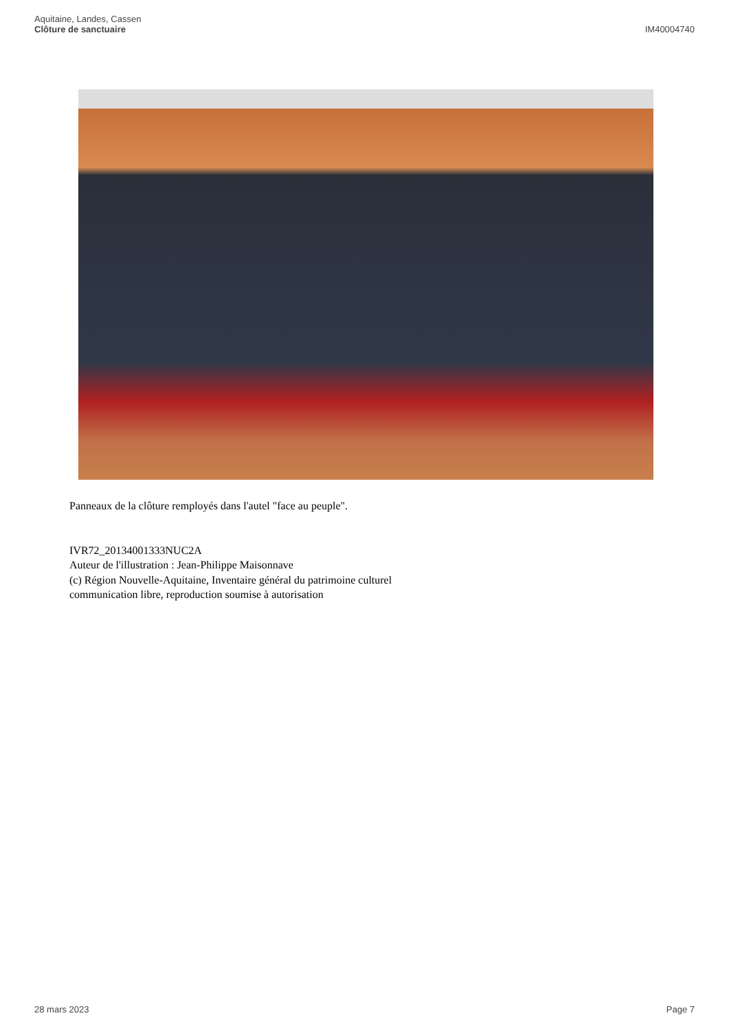Aquitaine, Landes, Cassen
Clôture de sanctuaire
IM40004740
Panneaux de la clôture remployés dans l'autel "face au peuple".
IVR72_20134001333NUC2A
Auteur de l'illustration : Jean-Philippe Maisonnave
(c) Région Nouvelle-Aquitaine, Inventaire général du patrimoine culturel
communication libre, reproduction soumise à autorisation
28 mars 2023 Page 7